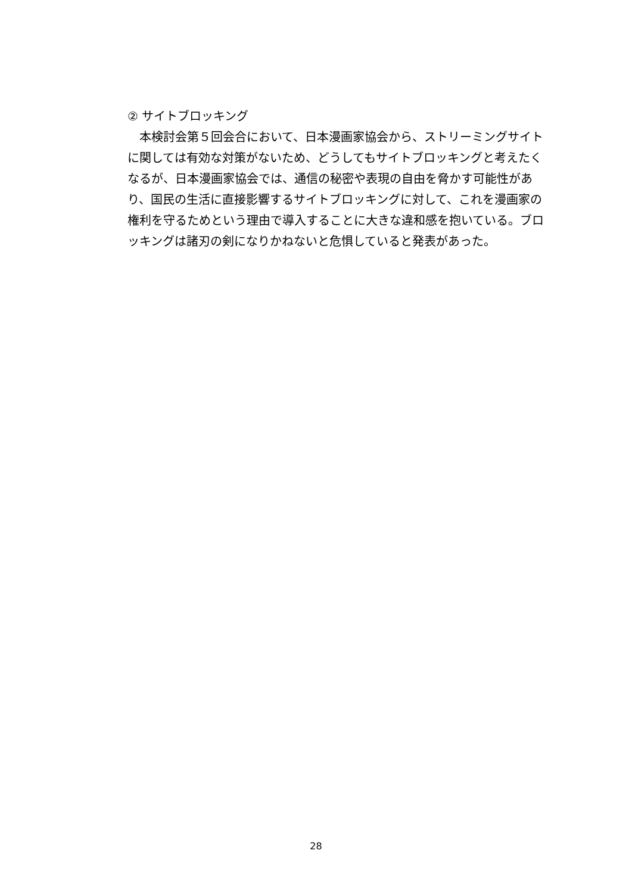② サイトブロッキング
　本検討会第５回会合において、日本漫画家協会から、ストリーミングサイトに関しては有効な対策がないため、どうしてもサイトブロッキングと考えたくなるが、日本漫画家協会では、通信の秘密や表現の自由を脅かす可能性があり、国民の生活に直接影響するサイトブロッキングに対して、これを漫画家の権利を守るためという理由で導入することに大きな違和感を抱いている。ブロッキングは諸刃の剣になりかねないと危惧していると発表があった。
28